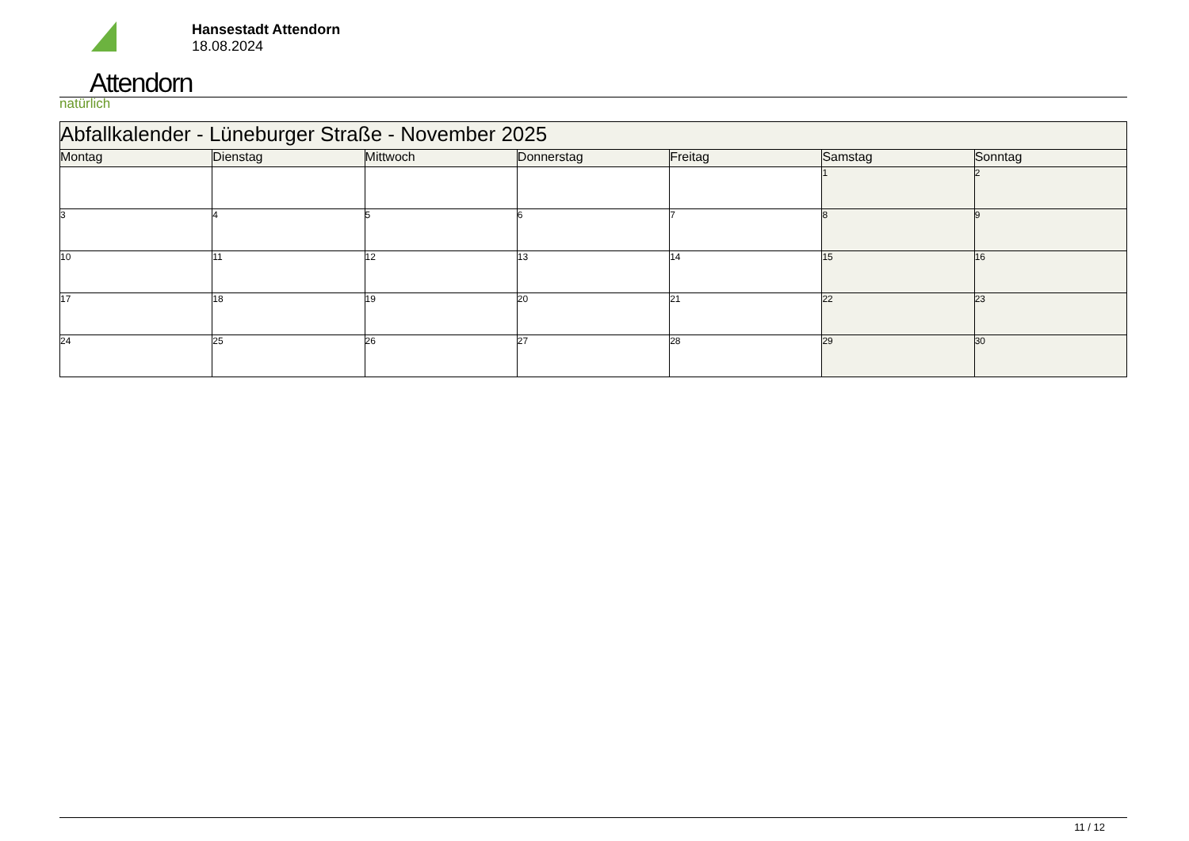Attendorn
natürlich
Hansestadt Attendorn
18.08.2024
| Abfallkalender - Lüneburger Straße - November 2025 | | | | | | |
| Montag | Dienstag | Mittwoch | Donnerstag | Freitag | Samstag | Sonntag |
| | | | | | 1 | 2 |
| 3 | 4 | 5 | 6 | 7 | 8 | 9 |
| 10 | 11 | 12 | 13 | 14 | 15 | 16 |
| 17 | 18 | 19 | 20 | 21 | 22 | 23 |
| 24 | 25 | 26 | 27 | 28 | 29 | 30 |
11 / 12